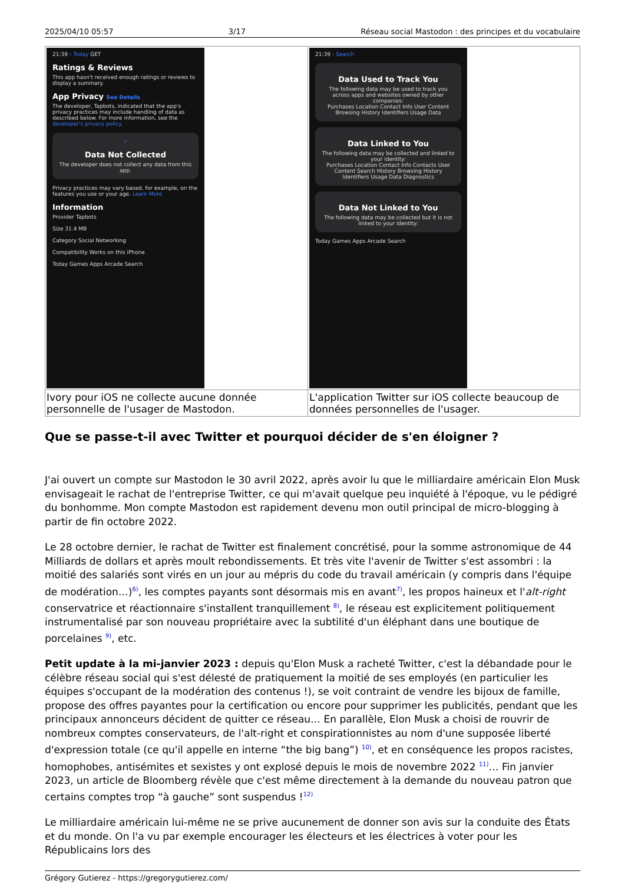2025/04/10 05:57 3/17 Réseau social Mastodon : des principes et du vocabulaire
| 21:39 ‹ Today GET Ratings & Reviews This app hasn't received enough ratings or reviews to display a summary. App Privacy See Details The developer, Tapbots, indicated that the app's privacy practices may include handling of data as described below. For more information, see the developer's privacy policy. ✓ Data Not Collected The developer does not collect any data from this app. Privacy practices may vary based, for example, on the features you use or your age. Learn More Information Provider Tapbots Size 31.4 MB Category Social Networking Compatibility Works on this iPhone Today Games Apps Arcade Search | 21:39 ‹ Search Data Used to Track You The following data may be used to track you across apps and websites owned by other companies: Purchases Location Contact Info User Content Browsing History Identifiers Usage Data Data Linked to You The following data may be collected and linked to your identity: Purchases Location Contact Info Contacts User Content Search History Browsing History Identifiers Usage Data Diagnostics Data Not Linked to You The following data may be collected but it is not linked to your identity: Today Games Apps Arcade Search |
| Ivory pour iOS ne collecte aucune donnée personnelle de l'usager de Mastodon. | L'application Twitter sur iOS collecte beaucoup de données personnelles de l'usager. |
Que se passe-t-il avec Twitter et pourquoi décider de s'en éloigner ?
J'ai ouvert un compte sur Mastodon le 30 avril 2022, après avoir lu que le milliardaire américain Elon Musk envisageait le rachat de l'entreprise Twitter, ce qui m'avait quelque peu inquiété à l'époque, vu le pédigré du bonhomme. Mon compte Mastodon est rapidement devenu mon outil principal de micro-blogging à partir de fin octobre 2022.
Le 28 octobre dernier, le rachat de Twitter est finalement concrétisé, pour la somme astronomique de 44 Milliards de dollars et après moult rebondissements. Et très vite l'avenir de Twitter s'est assombri : la moitié des salariés sont virés en un jour au mépris du code du travail américain (y compris dans l'équipe de modération…)<sup>6)</sup>, les comptes payants sont désormais mis en avant<sup>7)</sup>, les propos haineux et l'alt-right conservatrice et réactionnaire s'installent tranquillement <sup>8)</sup>, le réseau est explicitement politiquement instrumentalisé par son nouveau propriétaire avec la subtilité d'un éléphant dans une boutique de porcelaines <sup>9)</sup>, etc.
Petit update à la mi-janvier 2023 : depuis qu'Elon Musk a racheté Twitter, c'est la débandade pour le célèbre réseau social qui s'est délesté de pratiquement la moitié de ses employés (en particulier les équipes s'occupant de la modération des contenus !), se voit contraint de vendre les bijoux de famille, propose des offres payantes pour la certification ou encore pour supprimer les publicités, pendant que les principaux annonceurs décident de quitter ce réseau… En parallèle, Elon Musk a choisi de rouvrir de nombreux comptes conservateurs, de l'alt-right et conspirationnistes au nom d'une supposée liberté d'expression totale (ce qu'il appelle en interne “the big bang”) <sup>10)</sup>, et en conséquence les propos racistes, homophobes, antisémites et sexistes y ont explosé depuis le mois de novembre 2022 <sup>11)</sup>… Fin janvier 2023, un article de Bloomberg révèle que c'est même directement à la demande du nouveau patron que certains comptes trop “à gauche” sont suspendus !<sup>12)</sup>
Le milliardaire américain lui-même ne se prive aucunement de donner son avis sur la conduite des États et du monde. On l'a vu par exemple encourager les électeurs et les électrices à voter pour les Républicains lors des
Grégory Gutierez - https://gregorygutierez.com/